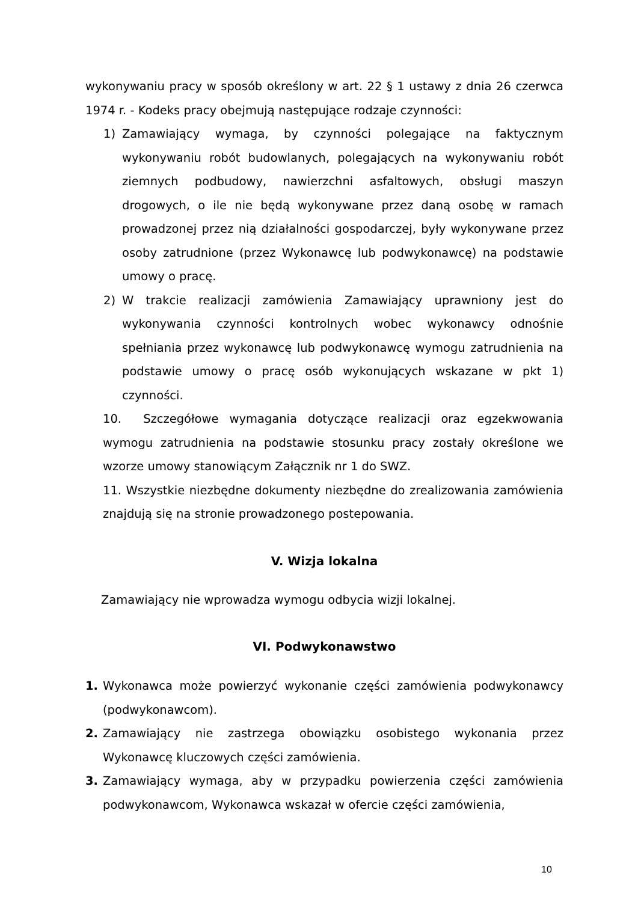wykonywaniu pracy w sposób określony w art. 22 § 1 ustawy z dnia 26 czerwca 1974 r. - Kodeks pracy obejmują następujące rodzaje czynności:
1) Zamawiający wymaga, by czynności polegające na faktycznym wykonywaniu robót budowlanych, polegających na wykonywaniu robót ziemnych podbudowy, nawierzchni asfaltowych, obsługi maszyn drogowych, o ile nie będą wykonywane przez daną osobę w ramach prowadzonej przez nią działalności gospodarczej, były wykonywane przez osoby zatrudnione (przez Wykonawcę lub podwykonawcę) na podstawie umowy o pracę.
2) W trakcie realizacji zamówienia Zamawiający uprawniony jest do wykonywania czynności kontrolnych wobec wykonawcy odnośnie spełniania przez wykonawcę lub podwykonawcę wymogu zatrudnienia na podstawie umowy o pracę osób wykonujących wskazane w pkt 1) czynności.
10. Szczegółowe wymagania dotyczące realizacji oraz egzekwowania wymogu zatrudnienia na podstawie stosunku pracy zostały określone we wzorze umowy stanowiącym Załącznik nr 1 do SWZ.
11. Wszystkie niezbędne dokumenty niezbędne do zrealizowania zamówienia znajdują się na stronie prowadzonego postepowania.
V. Wizja lokalna
Zamawiający nie wprowadza wymogu odbycia wizji lokalnej.
VI. Podwykonawstwo
1. Wykonawca może powierzyć wykonanie części zamówienia podwykonawcy (podwykonawcom).
2. Zamawiający nie zastrzega obowiązku osobistego wykonania przez Wykonawcę kluczowych części zamówienia.
3. Zamawiający wymaga, aby w przypadku powierzenia części zamówienia podwykonawcom, Wykonawca wskazał w ofercie części zamówienia,
10